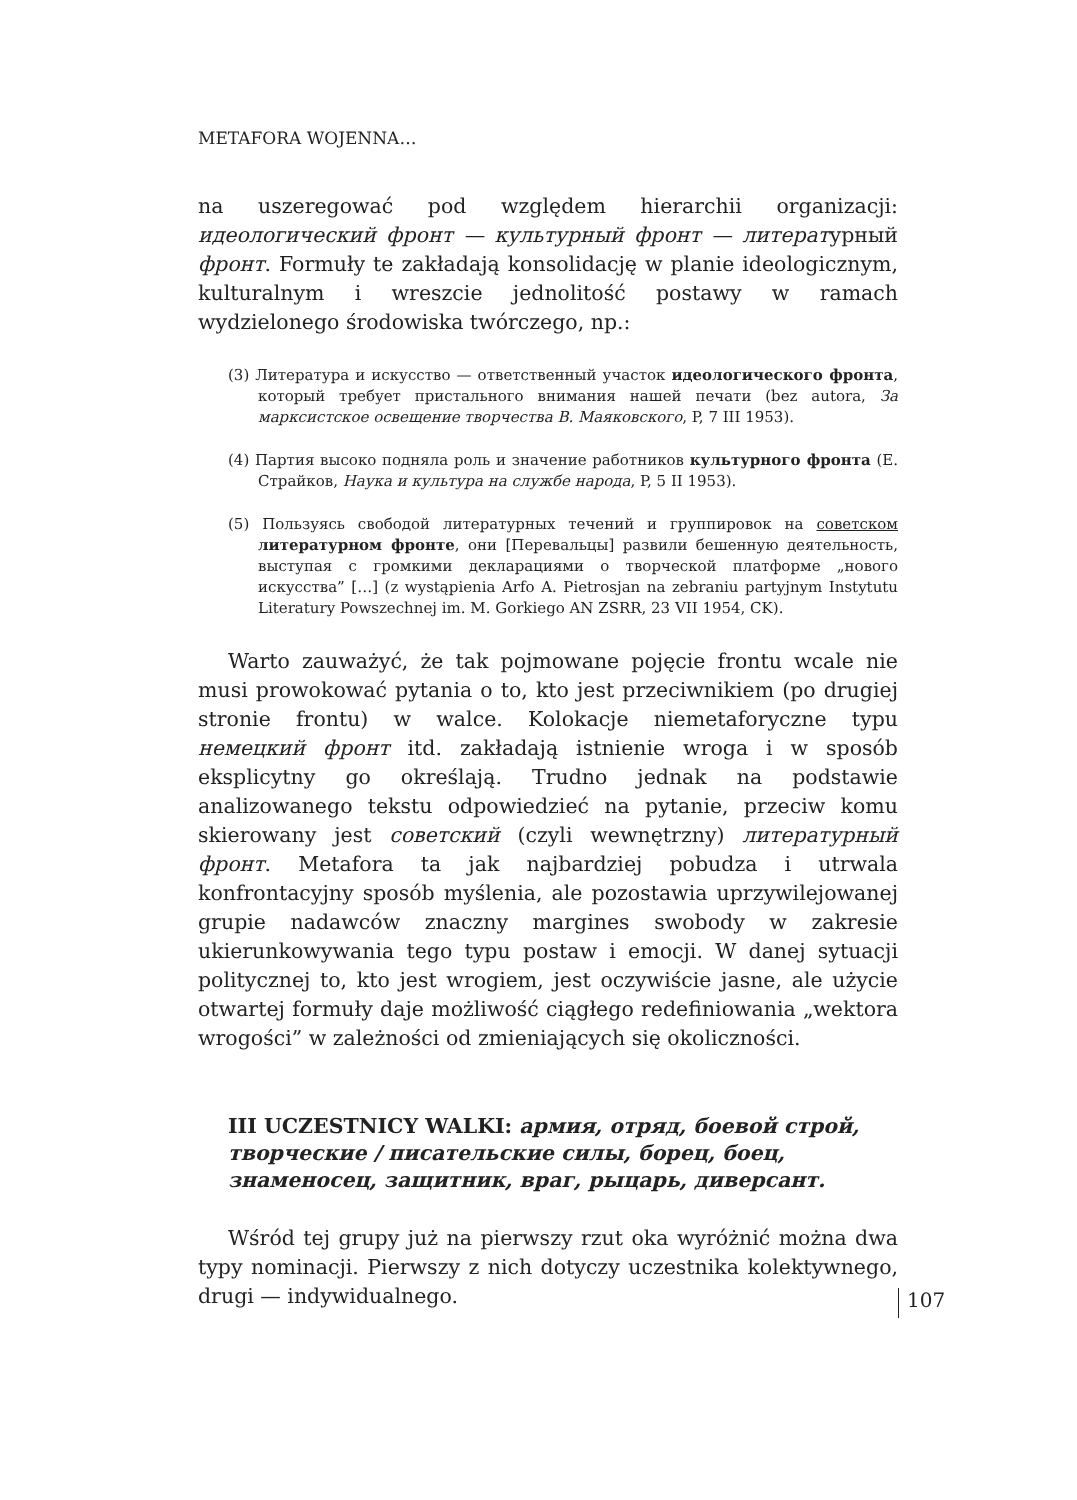METAFORA WOJENNA…
na uszeregować pod względem hierarchii organizacji: идеологический фронт — культурный фронт — литературный фронт. Formuły te zakładają konsolidację w planie ideologicznym, kulturalnym i wreszcie jednolitość postawy w ramach wydzielonego środowiska twórczego, np.:
(3) Литература и искусство — ответственный участок идеологического фронта, который требует пристального внимания нашей печати (bez autora, За марксистское освещение творчества В. Маяковского, P, 7 III 1953).
(4) Партия высоко подняла роль и значение работников культурного фронта (Е. Страйков, Наука и культура на службе народа, P, 5 II 1953).
(5) Пользуясь свободой литературных течений и группировок на советском литературном фронте, они [Перевальцы] развили бешенную деятельность, выступая с громкими декларациями о творческой платформе „нового искусства” […] (z wystąpienia Arfo A. Pietrosjan na zebraniu partyjnym Instytutu Literatury Powszechnej im. M. Gorkiego AN ZSRR, 23 VII 1954, CK).
Warto zauważyć, że tak pojmowane pojęcie frontu wcale nie musi prowokować pytania o to, kto jest przeciwnikiem (po drugiej stronie frontu) w walce. Kolokacje niemetaforyczne typu немецкий фронт itd. zakładają istnienie wroga i w sposób eksplicytny go określają. Trudno jednak na podstawie analizowanego tekstu odpowiedzieć na pytanie, przeciw komu skierowany jest советский (czyli wewnętrzny) литературный фронт. Metafora ta jak najbardziej pobudza i utrwala konfrontacyjny sposób myślenia, ale pozostawia uprzywilejowanej grupie nadawców znaczny margines swobody w zakresie ukierunkowywania tego typu postaw i emocji. W danej sytuacji politycznej to, kto jest wrogiem, jest oczywiście jasne, ale użycie otwartej formuły daje możliwość ciągłego redefiniowania „wektora wrogości” w zależności od zmieniających się okoliczności.
III UCZESTNICY WALKI: армия, отряд, боевой строй, творческие / писательские силы, борец, боец, знаменосец, защитник, враг, рыцарь, диверсант.
Wśród tej grupy już na pierwszy rzut oka wyróżnić można dwa typy nominacji. Pierwszy z nich dotyczy uczestnika kolektywnego, drugi — indywidualnego.
107